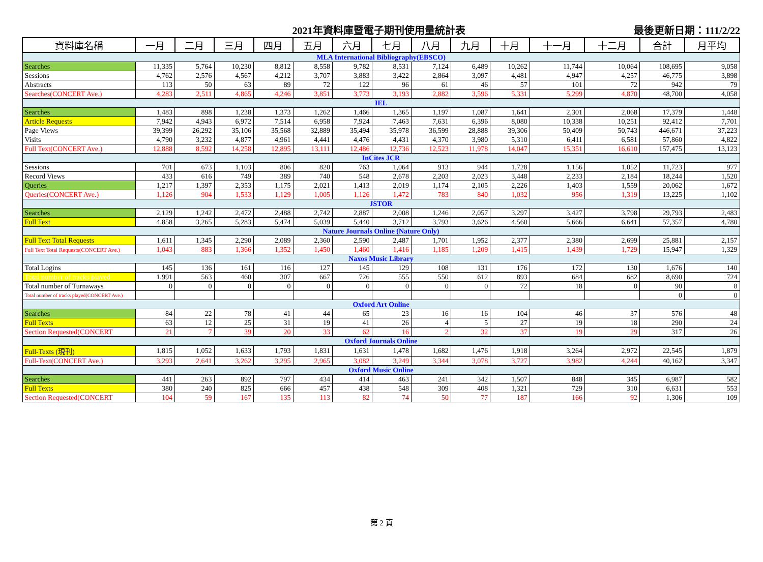2021年資料庫暨電子期刊使用量統計表 最後更新日期：111/2/22
| 資料庫名稱 | 一月 | 二月 | 三月 | 四月 | 五月 | 六月 | 七月 | 八月 | 九月 | 十月 | 十一月 | 十二月 | 合計 | 月平均 |
| --- | --- | --- | --- | --- | --- | --- | --- | --- | --- | --- | --- | --- | --- | --- |
| MLA International Bibliography(EBSCO) | | | | | | | | | | | | | | |
| Searches | 11,335 | 5,764 | 10,230 | 8,812 | 8,558 | 9,782 | 8,531 | 7,124 | 6,489 | 10,262 | 11,744 | 10,064 | 108,695 | 9,058 |
| Sessions | 4,762 | 2,576 | 4,567 | 4,212 | 3,707 | 3,883 | 3,422 | 2,864 | 3,097 | 4,481 | 4,947 | 4,257 | 46,775 | 3,898 |
| Abstracts | 113 | 50 | 63 | 89 | 72 | 122 | 96 | 61 | 46 | 57 | 101 | 72 | 942 | 79 |
| Searches(CONCERT Ave.) | 4,283 | 2,511 | 4,865 | 4,246 | 3,851 | 3,773 | 3,193 | 2,882 | 3,596 | 5,331 | 5,299 | 4,870 | 48,700 | 4,058 |
| IEL | | | | | | | | | | | | | | |
| Searches | 1,483 | 898 | 1,238 | 1,373 | 1,262 | 1,466 | 1,365 | 1,197 | 1,087 | 1,641 | 2,301 | 2,068 | 17,379 | 1,448 |
| Article Requests | 7,942 | 4,943 | 6,972 | 7,514 | 6,958 | 7,924 | 7,463 | 7,631 | 6,396 | 8,080 | 10,338 | 10,251 | 92,412 | 7,701 |
| Page Views | 39,399 | 26,292 | 35,106 | 35,568 | 32,889 | 35,494 | 35,978 | 36,599 | 28,888 | 39,306 | 50,409 | 50,743 | 446,671 | 37,223 |
| Visits | 4,790 | 3,232 | 4,877 | 4,961 | 4,441 | 4,476 | 4,431 | 4,370 | 3,980 | 5,310 | 6,411 | 6,581 | 57,860 | 4,822 |
| Full Text(CONCERT Ave.) | 12,888 | 8,592 | 14,258 | 12,895 | 13,111 | 12,486 | 12,736 | 12,523 | 11,978 | 14,047 | 15,351 | 16,610 | 157,475 | 13,123 |
| InCites JCR | | | | | | | | | | | | | | |
| Sessions | 701 | 673 | 1,103 | 806 | 820 | 763 | 1,064 | 913 | 944 | 1,728 | 1,156 | 1,052 | 11,723 | 977 |
| Record Views | 433 | 616 | 749 | 389 | 740 | 548 | 2,678 | 2,203 | 2,023 | 3,448 | 2,233 | 2,184 | 18,244 | 1,520 |
| Queries | 1,217 | 1,397 | 2,353 | 1,175 | 2,021 | 1,413 | 2,019 | 1,174 | 2,105 | 2,226 | 1,403 | 1,559 | 20,062 | 1,672 |
| Queries(CONCERT Ave.) | 1,126 | 904 | 1,533 | 1,129 | 1,005 | 1,126 | 1,472 | 783 | 840 | 1,032 | 956 | 1,319 | 13,225 | 1,102 |
| JSTOR | | | | | | | | | | | | | | |
| Searches | 2,129 | 1,242 | 2,472 | 2,488 | 2,742 | 2,887 | 2,008 | 1,246 | 2,057 | 3,297 | 3,427 | 3,798 | 29,793 | 2,483 |
| Full Text | 4,858 | 3,265 | 5,283 | 5,474 | 5,039 | 5,440 | 3,712 | 3,793 | 3,626 | 4,560 | 5,666 | 6,641 | 57,357 | 4,780 |
| Nature Journals Online (Nature Only) | | | | | | | | | | | | | | |
| Full Text Total Requests | 1,611 | 1,345 | 2,290 | 2,089 | 2,360 | 2,590 | 2,487 | 1,701 | 1,952 | 2,377 | 2,380 | 2,699 | 25,881 | 2,157 |
| Full Text Total Requests(CONCERT Ave.) | 1,043 | 883 | 1,366 | 1,352 | 1,450 | 1,460 | 1,416 | 1,185 | 1,209 | 1,415 | 1,439 | 1,729 | 15,947 | 1,329 |
| Naxos Music Library | | | | | | | | | | | | | | |
| Total Logins | 145 | 136 | 161 | 116 | 127 | 145 | 129 | 108 | 131 | 176 | 172 | 130 | 1,676 | 140 |
| Total number of tracks played | 1,991 | 563 | 460 | 307 | 667 | 726 | 555 | 550 | 612 | 893 | 684 | 682 | 8,690 | 724 |
| Total number of Turnaways | 0 | 0 | 0 | 0 | 0 | 0 | 0 | 0 | 0 | 72 | 18 | 0 | 90 | 8 |
| Total number of tracks played(CONCERT Ave.) | | | | | | | | | | | | | 0 | 0 |
| Oxford Art Online | | | | | | | | | | | | | | |
| Searches | 84 | 22 | 78 | 41 | 44 | 65 | 23 | 16 | 16 | 104 | 46 | 37 | 576 | 48 |
| Full Texts | 63 | 12 | 25 | 31 | 19 | 41 | 26 | 4 | 5 | 27 | 19 | 18 | 290 | 24 |
| Section Requested(CONCERT | 21 | 7 | 39 | 20 | 33 | 62 | 16 | 2 | 32 | 37 | 19 | 29 | 317 | 26 |
| Oxford Journals Online | | | | | | | | | | | | | | |
| Full-Texts (現刊) | 1,815 | 1,052 | 1,633 | 1,793 | 1,831 | 1,631 | 1,478 | 1,682 | 1,476 | 1,918 | 3,264 | 2,972 | 22,545 | 1,879 |
| Full-Text(CONCERT Ave.) | 3,293 | 2,641 | 3,262 | 3,295 | 2,965 | 3,082 | 3,249 | 3,344 | 3,078 | 3,727 | 3,982 | 4,244 | 40,162 | 3,347 |
| Oxford Music Online | | | | | | | | | | | | | | |
| Searches | 441 | 263 | 892 | 797 | 434 | 414 | 463 | 241 | 342 | 1,507 | 848 | 345 | 6,987 | 582 |
| Full Texts | 380 | 240 | 825 | 666 | 457 | 438 | 548 | 309 | 408 | 1,321 | 729 | 310 | 6,631 | 553 |
| Section Requested(CONCERT | 104 | 59 | 167 | 135 | 113 | 82 | 74 | 50 | 77 | 187 | 166 | 92 | 1,306 | 109 |
第 2 頁